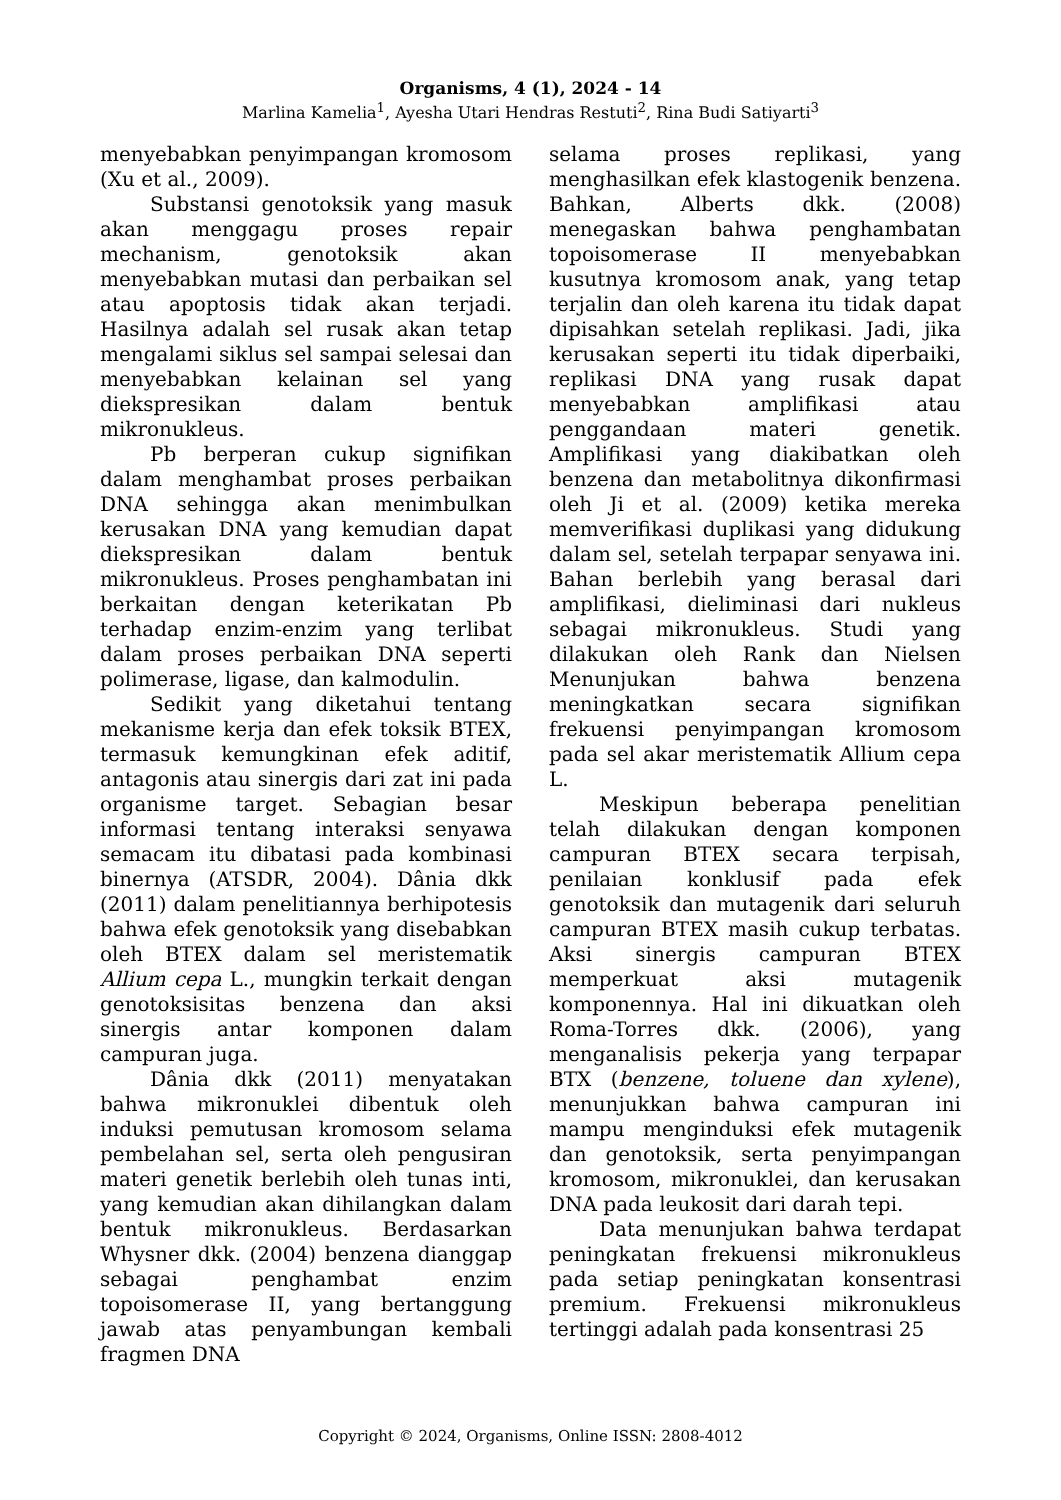Organisms, 4 (1), 2024 - 14
Marlina Kamelia<sup>1</sup>, Ayesha Utari Hendras Restuti<sup>2</sup>, Rina Budi Satiyarti<sup>3</sup>
menyebabkan penyimpangan kromosom (Xu et al., 2009).
Substansi genotoksik yang masuk akan menggagu proses repair mechanism, genotoksik akan menyebabkan mutasi dan perbaikan sel atau apoptosis tidak akan terjadi. Hasilnya adalah sel rusak akan tetap mengalami siklus sel sampai selesai dan menyebabkan kelainan sel yang diekspresikan dalam bentuk mikronukleus.
Pb berperan cukup signifikan dalam menghambat proses perbaikan DNA sehingga akan menimbulkan kerusakan DNA yang kemudian dapat diekspresikan dalam bentuk mikronukleus. Proses penghambatan ini berkaitan dengan keterikatan Pb terhadap enzim-enzim yang terlibat dalam proses perbaikan DNA seperti polimerase, ligase, dan kalmodulin.
Sedikit yang diketahui tentang mekanisme kerja dan efek toksik BTEX, termasuk kemungkinan efek aditif, antagonis atau sinergis dari zat ini pada organisme target. Sebagian besar informasi tentang interaksi senyawa semacam itu dibatasi pada kombinasi binernya (ATSDR, 2004). Dânia dkk (2011) dalam penelitiannya berhipotesis bahwa efek genotoksik yang disebabkan oleh BTEX dalam sel meristematik Allium cepa L., mungkin terkait dengan genotoksisitas benzena dan aksi sinergis antar komponen dalam campuran juga.
Dânia dkk (2011) menyatakan bahwa mikronuklei dibentuk oleh induksi pemutusan kromosom selama pembelahan sel, serta oleh pengusiran materi genetik berlebih oleh tunas inti, yang kemudian akan dihilangkan dalam bentuk mikronukleus. Berdasarkan Whysner dkk. (2004) benzena dianggap sebagai penghambat enzim topoisomerase II, yang bertanggung jawab atas penyambungan kembali fragmen DNA
selama proses replikasi, yang menghasilkan efek klastogenik benzena. Bahkan, Alberts dkk. (2008) menegaskan bahwa penghambatan topoisomerase II menyebabkan kusutnya kromosom anak, yang tetap terjalin dan oleh karena itu tidak dapat dipisahkan setelah replikasi. Jadi, jika kerusakan seperti itu tidak diperbaiki, replikasi DNA yang rusak dapat menyebabkan amplifikasi atau penggandaan materi genetik. Amplifikasi yang diakibatkan oleh benzena dan metabolitnya dikonfirmasi oleh Ji et al. (2009) ketika mereka memverifikasi duplikasi yang didukung dalam sel, setelah terpapar senyawa ini. Bahan berlebih yang berasal dari amplifikasi, dieliminasi dari nukleus sebagai mikronukleus. Studi yang dilakukan oleh Rank dan Nielsen Menunjukan bahwa benzena meningkatkan secara signifikan frekuensi penyimpangan kromosom pada sel akar meristematik Allium cepa L.
Meskipun beberapa penelitian telah dilakukan dengan komponen campuran BTEX secara terpisah, penilaian konklusif pada efek genotoksik dan mutagenik dari seluruh campuran BTEX masih cukup terbatas. Aksi sinergis campuran BTEX memperkuat aksi mutagenik komponennya. Hal ini dikuatkan oleh Roma-Torres dkk. (2006), yang menganalisis pekerja yang terpapar BTX (benzene, toluene dan xylene), menunjukkan bahwa campuran ini mampu menginduksi efek mutagenik dan genotoksik, serta penyimpangan kromosom, mikronuklei, dan kerusakan DNA pada leukosit dari darah tepi.
Data menunjukan bahwa terdapat peningkatan frekuensi mikronukleus pada setiap peningkatan konsentrasi premium. Frekuensi mikronukleus tertinggi adalah pada konsentrasi 25
Copyright © 2024, Organisms, Online ISSN: 2808-4012